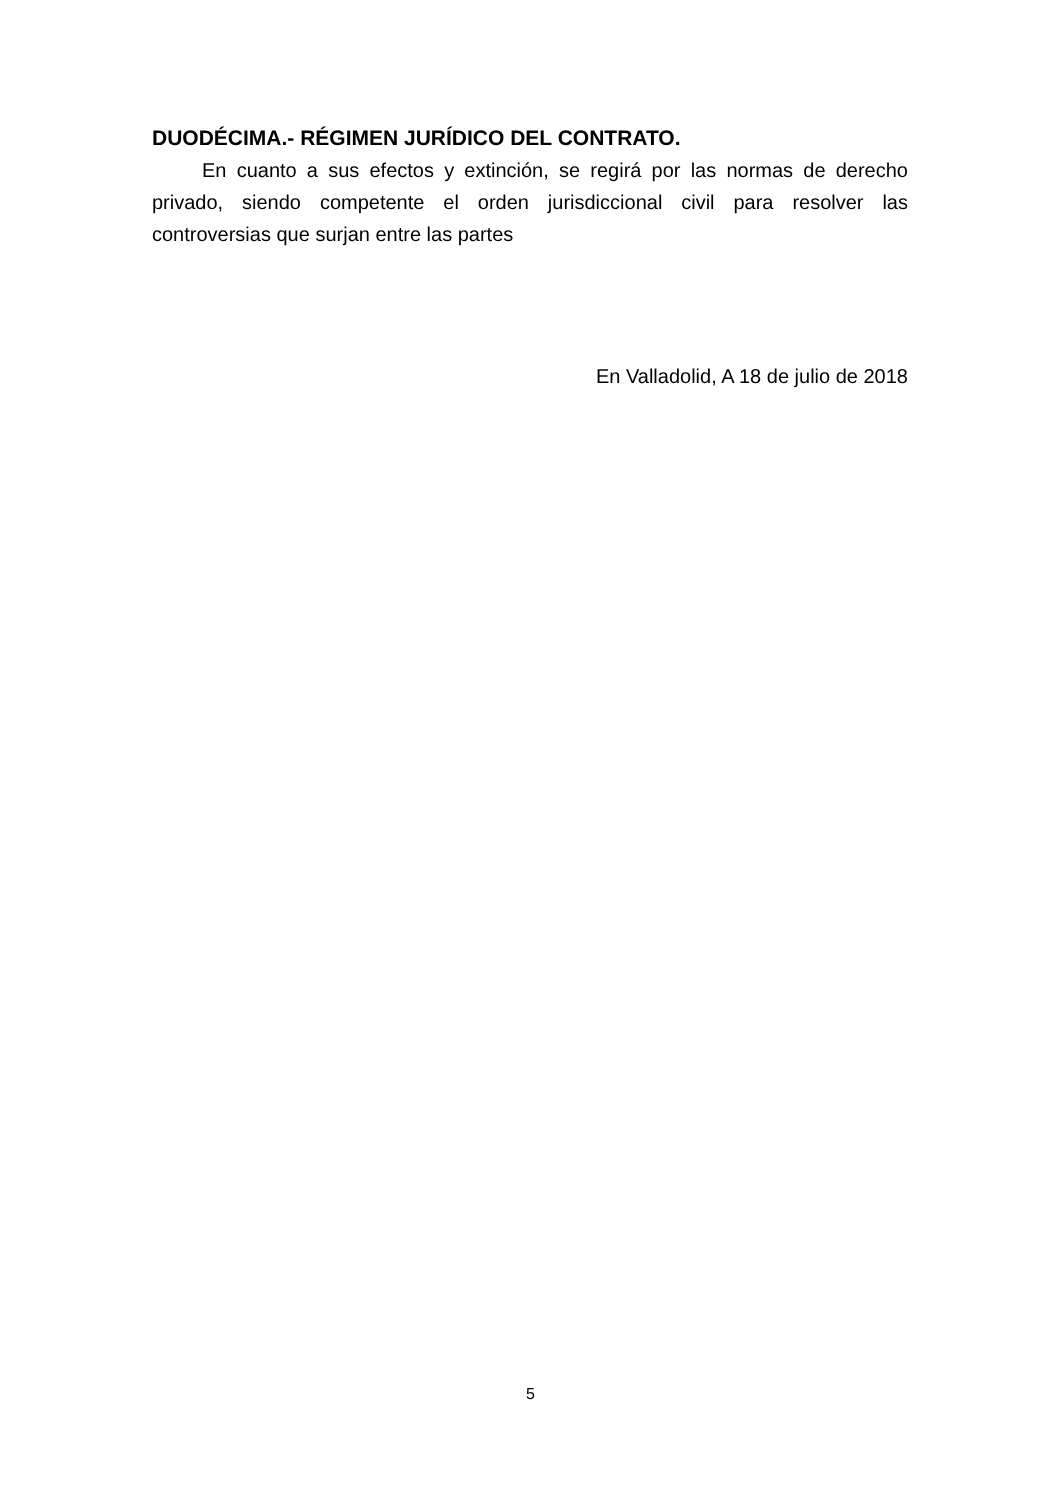DUODÉCIMA.- RÉGIMEN JURÍDICO DEL CONTRATO.
En cuanto a sus efectos y extinción, se regirá por las normas de derecho privado, siendo competente el orden jurisdiccional civil para resolver las controversias que surjan entre las partes
En Valladolid, A 18 de julio de 2018
5